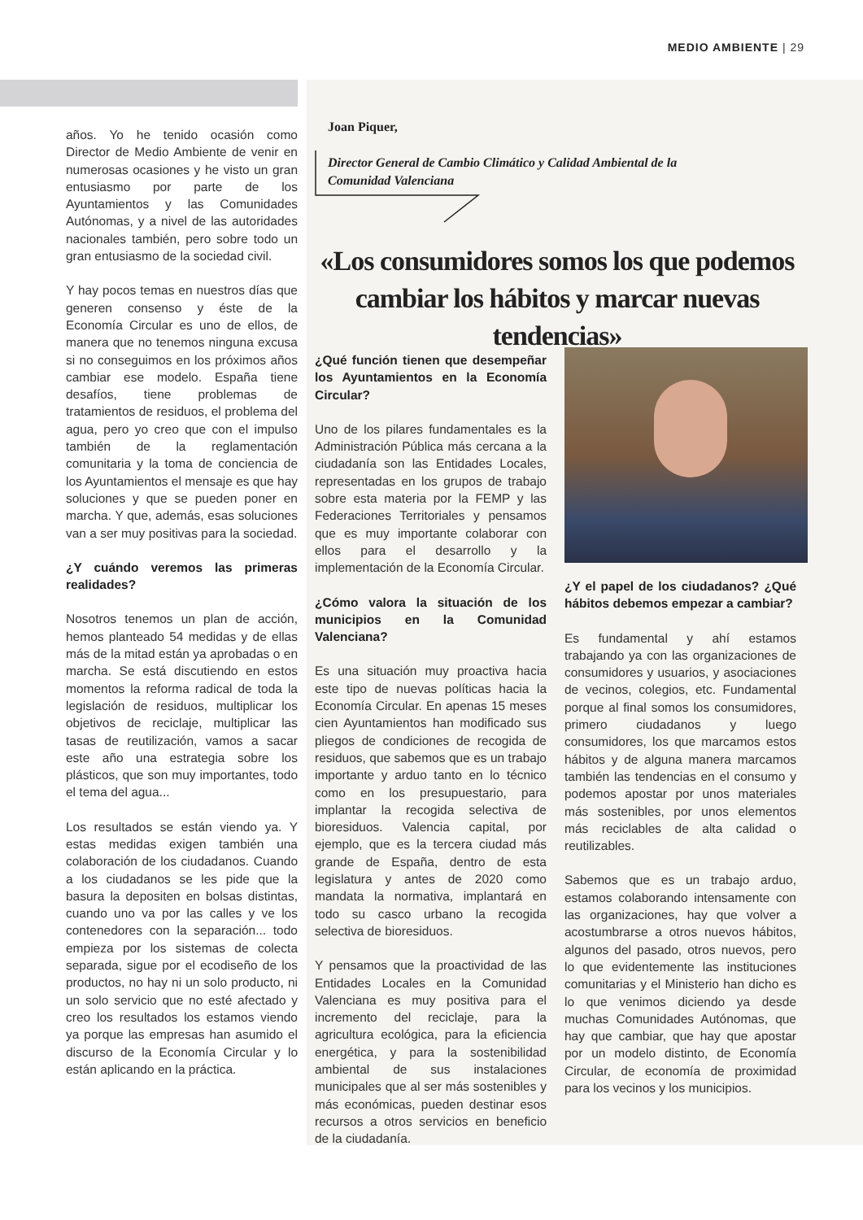MEDIO AMBIENTE | 29
Joan Piquer,
Director General de Cambio Climático y Calidad Ambiental de la
Comunidad Valenciana
«Los consumidores somos los que podemos cambiar los hábitos y marcar nuevas tendencias»
años. Yo he tenido ocasión como Director de Medio Ambiente de venir en numerosas ocasiones y he visto un gran entusiasmo por parte de los Ayuntamientos y las Comunidades Autónomas, y a nivel de las autoridades nacionales también, pero sobre todo un gran entusiasmo de la sociedad civil.
Y hay pocos temas en nuestros días que generen consenso y éste de la Economía Circular es uno de ellos, de manera que no tenemos ninguna excusa si no conseguimos en los próximos años cambiar ese modelo. España tiene desafíos, tiene problemas de tratamientos de residuos, el problema del agua, pero yo creo que con el impulso también de la reglamentación comunitaria y la toma de conciencia de los Ayuntamientos el mensaje es que hay soluciones y que se pueden poner en marcha. Y que, además, esas soluciones van a ser muy positivas para la sociedad.
¿Y cuándo veremos las primeras realidades?
Nosotros tenemos un plan de acción, hemos planteado 54 medidas y de ellas más de la mitad están ya aprobadas o en marcha. Se está discutiendo en estos momentos la reforma radical de toda la legislación de residuos, multiplicar los objetivos de reciclaje, multiplicar las tasas de reutilización, vamos a sacar este año una estrategia sobre los plásticos, que son muy importantes, todo el tema del agua...
Los resultados se están viendo ya. Y estas medidas exigen también una colaboración de los ciudadanos. Cuando a los ciudadanos se les pide que la basura la depositen en bolsas distintas, cuando uno va por las calles y ve los contenedores con la separación... todo empieza por los sistemas de colecta separada, sigue por el ecodiseño de los productos, no hay ni un solo producto, ni un solo servicio que no esté afectado y creo los resultados los estamos viendo ya porque las empresas han asumido el discurso de la Economía Circular y lo están aplicando en la práctica.
¿Qué función tienen que desempeñar los Ayuntamientos en la Economía Circular?
Uno de los pilares fundamentales es la Administración Pública más cercana a la ciudadanía son las Entidades Locales, representadas en los grupos de trabajo sobre esta materia por la FEMP y las Federaciones Territoriales y pensamos que es muy importante colaborar con ellos para el desarrollo y la implementación de la Economía Circular.
¿Cómo valora la situación de los municipios en la Comunidad Valenciana?
Es una situación muy proactiva hacia este tipo de nuevas políticas hacia la Economía Circular. En apenas 15 meses cien Ayuntamientos han modificado sus pliegos de condiciones de recogida de residuos, que sabemos que es un trabajo importante y arduo tanto en lo técnico como en los presupuestario, para implantar la recogida selectiva de bioresiduos. Valencia capital, por ejemplo, que es la tercera ciudad más grande de España, dentro de esta legislatura y antes de 2020 como mandata la normativa, implantará en todo su casco urbano la recogida selectiva de bioresiduos.
Y pensamos que la proactividad de las Entidades Locales en la Comunidad Valenciana es muy positiva para el incremento del reciclaje, para la agricultura ecológica, para la eficiencia energética, y para la sostenibilidad ambiental de sus instalaciones municipales que al ser más sostenibles y más económicas, pueden destinar esos recursos a otros servicios en beneficio de la ciudadanía.
¿Y el papel de los ciudadanos? ¿Qué hábitos debemos empezar a cambiar?
Es fundamental y ahí estamos trabajando ya con las organizaciones de consumidores y usuarios, y asociaciones de vecinos, colegios, etc. Fundamental porque al final somos los consumidores, primero ciudadanos y luego consumidores, los que marcamos estos hábitos y de alguna manera marcamos también las tendencias en el consumo y podemos apostar por unos materiales más sostenibles, por unos elementos más reciclables de alta calidad o reutilizables.
Sabemos que es un trabajo arduo, estamos colaborando intensamente con las organizaciones, hay que volver a acostumbrarse a otros nuevos hábitos, algunos del pasado, otros nuevos, pero lo que evidentemente las instituciones comunitarias y el Ministerio han dicho es lo que venimos diciendo ya desde muchas Comunidades Autónomas, que hay que cambiar, que hay que apostar por un modelo distinto, de Economía Circular, de economía de proximidad para los vecinos y los municipios.